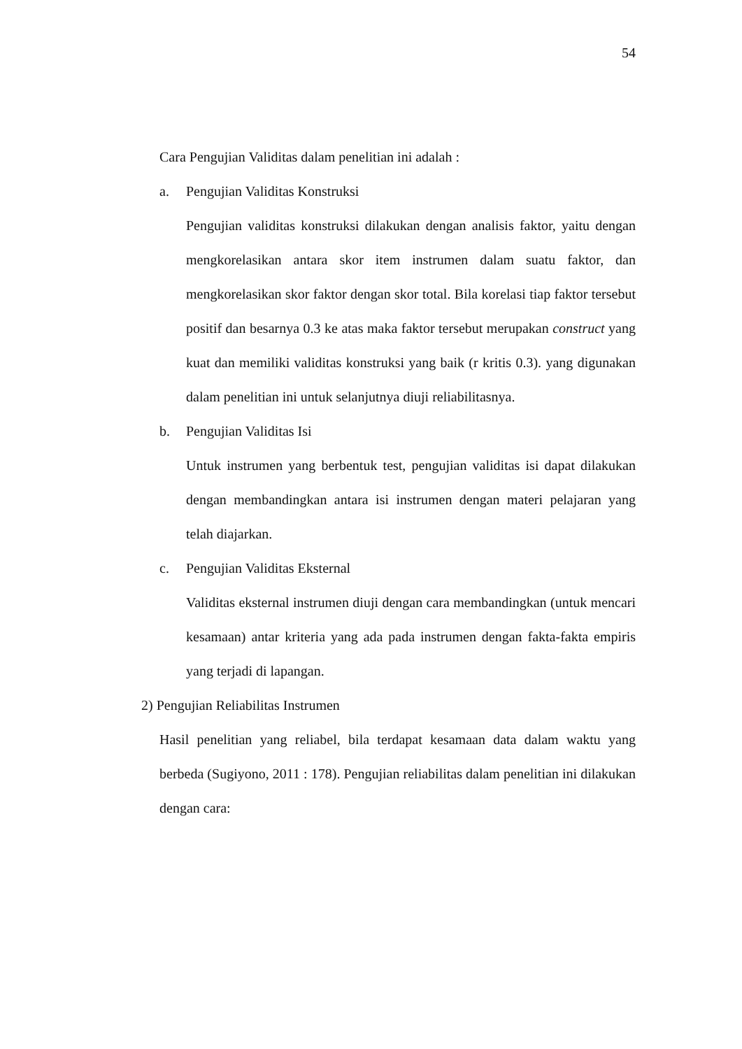54
Cara Pengujian Validitas dalam penelitian ini adalah :
a. Pengujian Validitas Konstruksi
Pengujian validitas konstruksi dilakukan dengan analisis faktor, yaitu dengan mengkorelasikan antara skor item instrumen dalam suatu faktor, dan mengkorelasikan skor faktor dengan skor total. Bila korelasi tiap faktor tersebut positif dan besarnya 0.3 ke atas maka faktor tersebut merupakan construct yang kuat dan memiliki validitas konstruksi yang baik (r kritis 0.3). yang digunakan dalam penelitian ini untuk selanjutnya diuji reliabilitasnya.
b. Pengujian Validitas Isi
Untuk instrumen yang berbentuk test, pengujian validitas isi dapat dilakukan dengan membandingkan antara isi instrumen dengan materi pelajaran yang telah diajarkan.
c. Pengujian Validitas Eksternal
Validitas eksternal instrumen diuji dengan cara membandingkan (untuk mencari kesamaan) antar kriteria yang ada pada instrumen dengan fakta-fakta empiris yang terjadi di lapangan.
2) Pengujian Reliabilitas Instrumen
Hasil penelitian yang reliabel, bila terdapat kesamaan data dalam waktu yang berbeda (Sugiyono, 2011 : 178). Pengujian reliabilitas dalam penelitian ini dilakukan dengan cara: